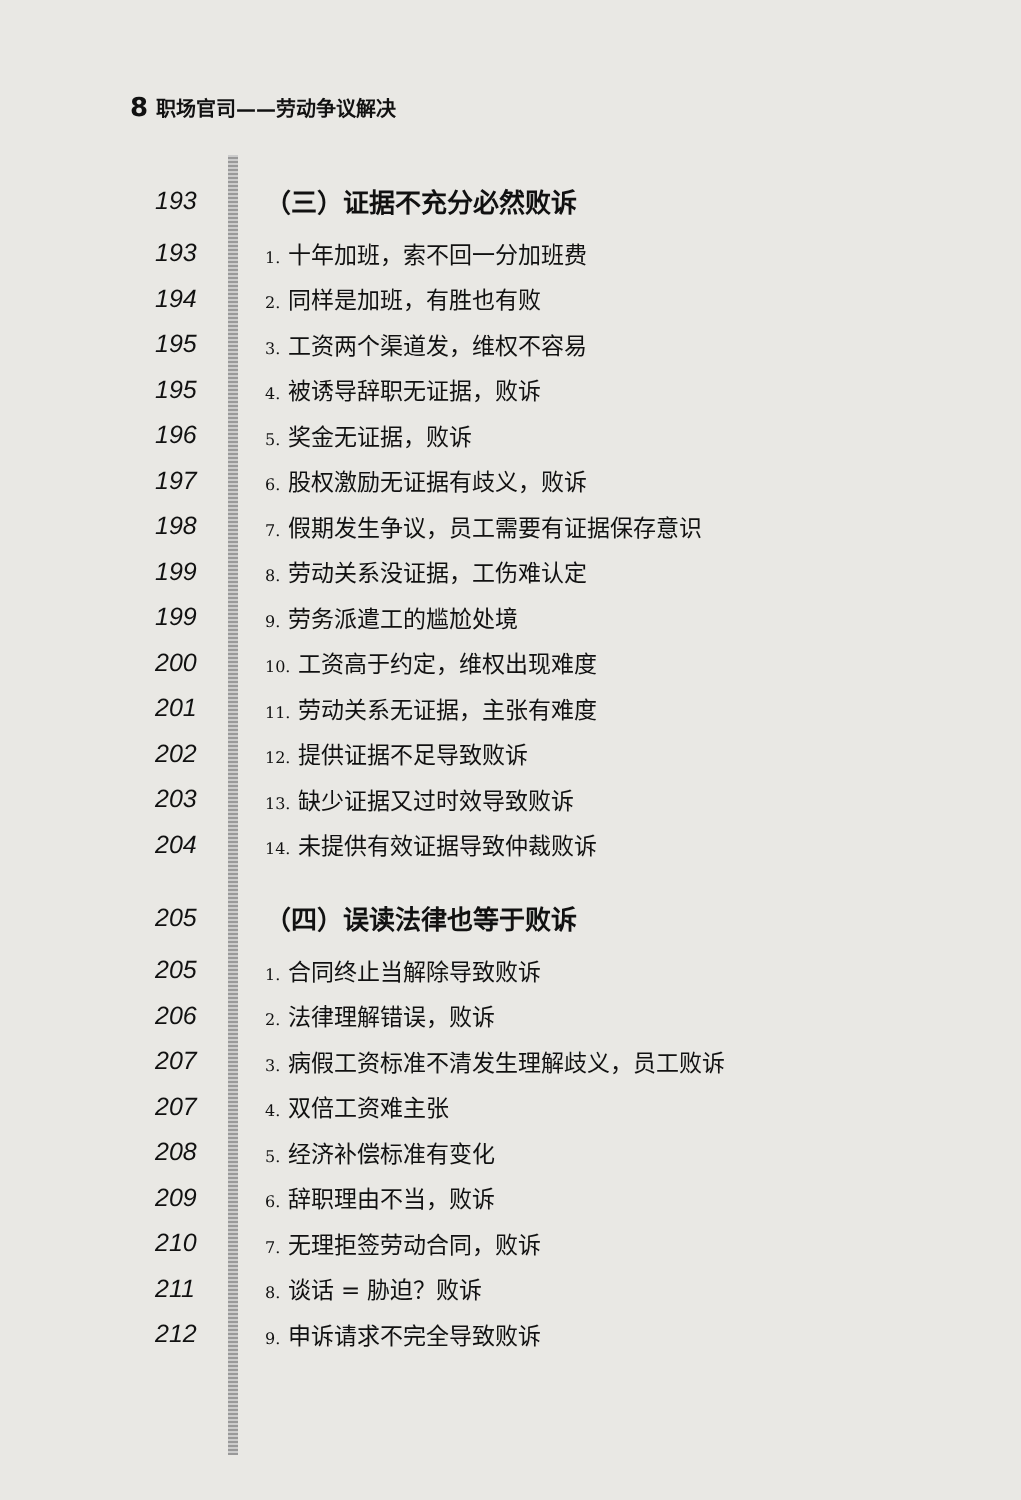8 职场官司——劳动争议解决
193 （三）证据不充分必然败诉
193
1. 十年加班，索不回一分加班费
194
2. 同样是加班，有胜也有败
195
3. 工资两个渠道发，维权不容易
195
4. 被诱导辞职无证据，败诉
196
5. 奖金无证据，败诉
197
6. 股权激励无证据有歧义，败诉
198
7. 假期发生争议，员工需要有证据保存意识
199
8. 劳动关系没证据，工伤难认定
199
9. 劳务派遣工的尴尬处境
200
10. 工资高于约定，维权出现难度
201
11. 劳动关系无证据，主张有难度
202
12. 提供证据不足导致败诉
203
13. 缺少证据又过时效导致败诉
204
14. 未提供有效证据导致仲裁败诉
205 （四）误读法律也等于败诉
205
1. 合同终止当解除导致败诉
206
2. 法律理解错误，败诉
207
3. 病假工资标准不清发生理解歧义，员工败诉
207
4. 双倍工资难主张
208
5. 经济补偿标准有变化
209
6. 辞职理由不当，败诉
210
7. 无理拒签劳动合同，败诉
211
8. 谈话 = 胁迫？败诉
212
9. 申诉请求不完全导致败诉